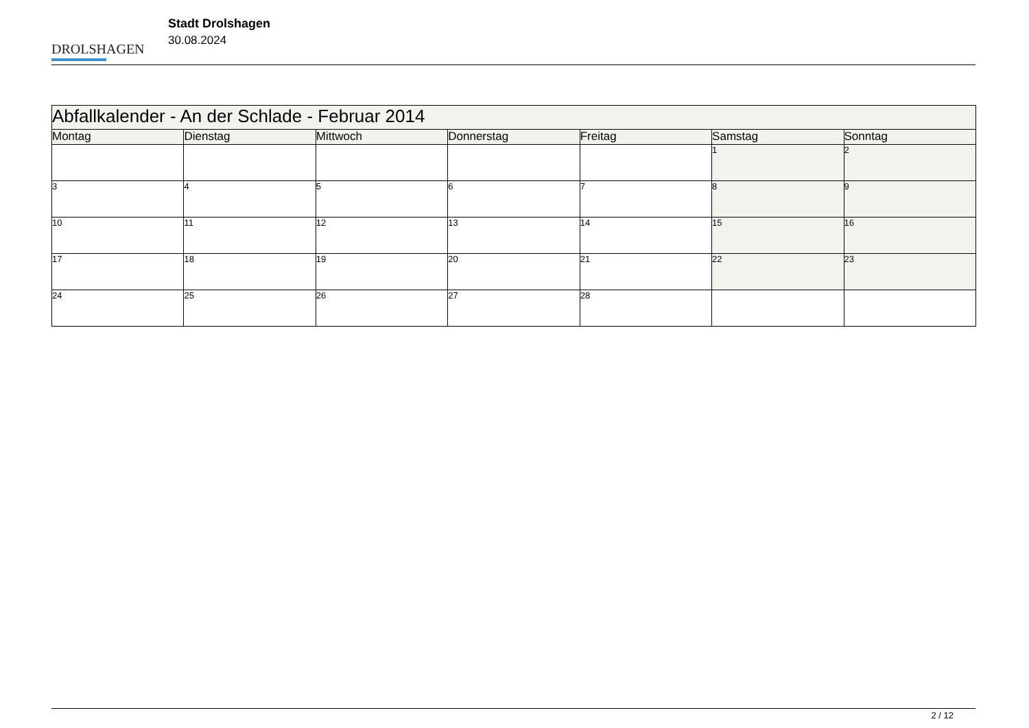DROLSHAGEN
Stadt Drolshagen
30.08.2024
| Abfallkalender - An der Schlade - Februar 2014 | | | | | | |
| --- | --- | --- | --- | --- | --- | --- |
| Montag | Dienstag | Mittwoch | Donnerstag | Freitag | Samstag | Sonntag |
| | | | | | 1 | 2 |
| 3 | 4 | 5 | 6 | 7 | 8 | 9 |
| 10 | 11 | 12 | 13 | 14 | 15 | 16 |
| 17 | 18 | 19 | 20 | 21 | 22 | 23 |
| 24 | 25 | 26 | 27 | 28 | | |
2 / 12